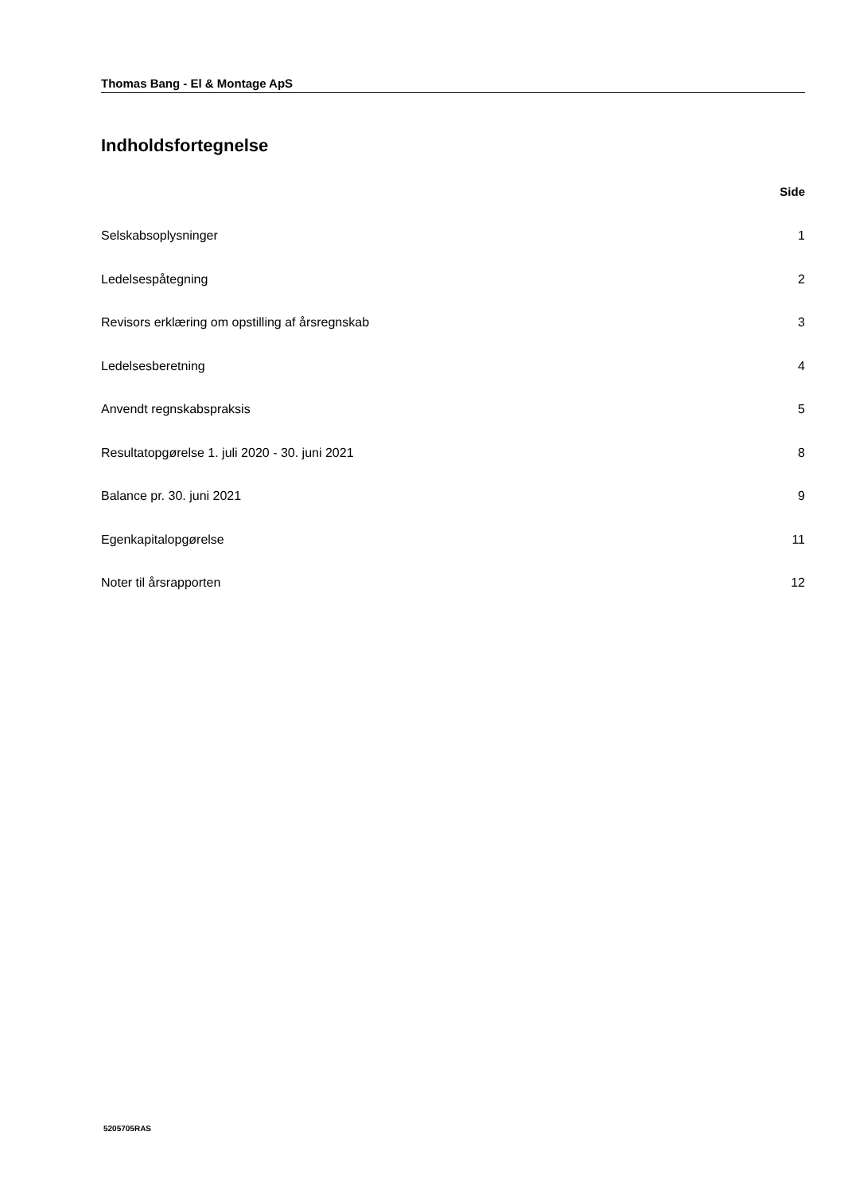Thomas Bang - El & Montage ApS
Indholdsfortegnelse
Side
Selskabsoplysninger 1
Ledelsespåtegning 2
Revisors erklæring om opstilling af årsregnskab 3
Ledelsesberetning 4
Anvendt regnskabspraksis 5
Resultatopgørelse 1. juli 2020 - 30. juni 2021 8
Balance pr. 30. juni 2021 9
Egenkapitalopgørelse 11
Noter til årsrapporten 12
5205705RAS